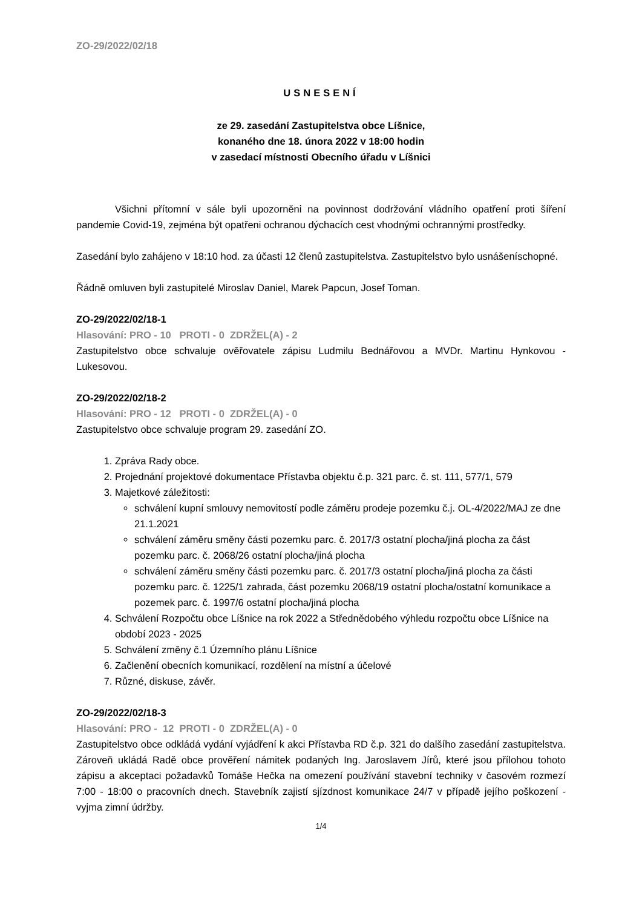ZO-29/2022/02/18
USNESENÍ
ze 29. zasedání Zastupitelstva obce Líšnice,
konaného dne 18. února 2022 v 18:00 hodin
v zasedací místnosti Obecního úřadu v Líšnici
Všichni přítomní v sále byli upozorněni na povinnost dodržování vládního opatření proti šíření pandemie Covid-19, zejména být opatřeni ochranou dýchacích cest vhodnými ochrannými prostředky.
Zasedání bylo zahájeno v 18:10 hod. za účasti 12 členů zastupitelstva. Zastupitelstvo bylo usnášeníschopné.
Řádně omluven byli zastupitelé Miroslav Daniel, Marek Papcun, Josef Toman.
ZO-29/2022/02/18-1
Hlasování: PRO - 10 PROTI - 0 ZDRŽEL(A) - 2
Zastupitelstvo obce schvaluje ověřovatele zápisu Ludmilu Bednářovou a MVDr. Martinu Hynkovou - Lukesovou.
ZO-29/2022/02/18-2
Hlasování: PRO - 12 PROTI - 0 ZDRŽEL(A) - 0
Zastupitelstvo obce schvaluje program 29. zasedání ZO.
1. Zpráva Rady obce.
2. Projednání projektové dokumentace Přístavba objektu č.p. 321 parc. č. st. 111, 577/1, 579
3. Majetkové záležitosti:
schválení kupní smlouvy nemovitostí podle záměru prodeje pozemku č.j. OL-4/2022/MAJ ze dne 21.1.2021
schválení záměru směny části pozemku parc. č. 2017/3 ostatní plocha/jiná plocha za část pozemku parc. č. 2068/26 ostatní plocha/jiná plocha
schválení záměru směny části pozemku parc. č. 2017/3 ostatní plocha/jiná plocha za části pozemku parc. č. 1225/1 zahrada, část pozemku 2068/19 ostatní plocha/ostatní komunikace a pozemek parc. č. 1997/6 ostatní plocha/jiná plocha
4. Schválení Rozpočtu obce Líšnice na rok 2022 a Střednědobého výhledu rozpočtu obce Líšnice na období 2023 - 2025
5. Schválení změny č.1 Územního plánu Líšnice
6. Začlenění obecních komunikací, rozdělení na místní a účelové
7. Různé, diskuse, závěr.
ZO-29/2022/02/18-3
Hlasování: PRO - 12 PROTI - 0 ZDRŽEL(A) - 0
Zastupitelstvo obce odkládá vydání vyjádření k akci Přístavba RD č.p. 321 do dalšího zasedání zastupitelstva. Zároveň ukládá Radě obce prověření námitek podaných Ing. Jaroslavem Jírů, které jsou přílohou tohoto zápisu a akceptaci požadavků Tomáše Hečka na omezení používání stavební techniky v časovém rozmezí 7:00 - 18:00 o pracovních dnech. Stavebník zajistí sjízdnost komunikace 24/7 v případě jejího poškození - vyjma zimní údržby.
1/4